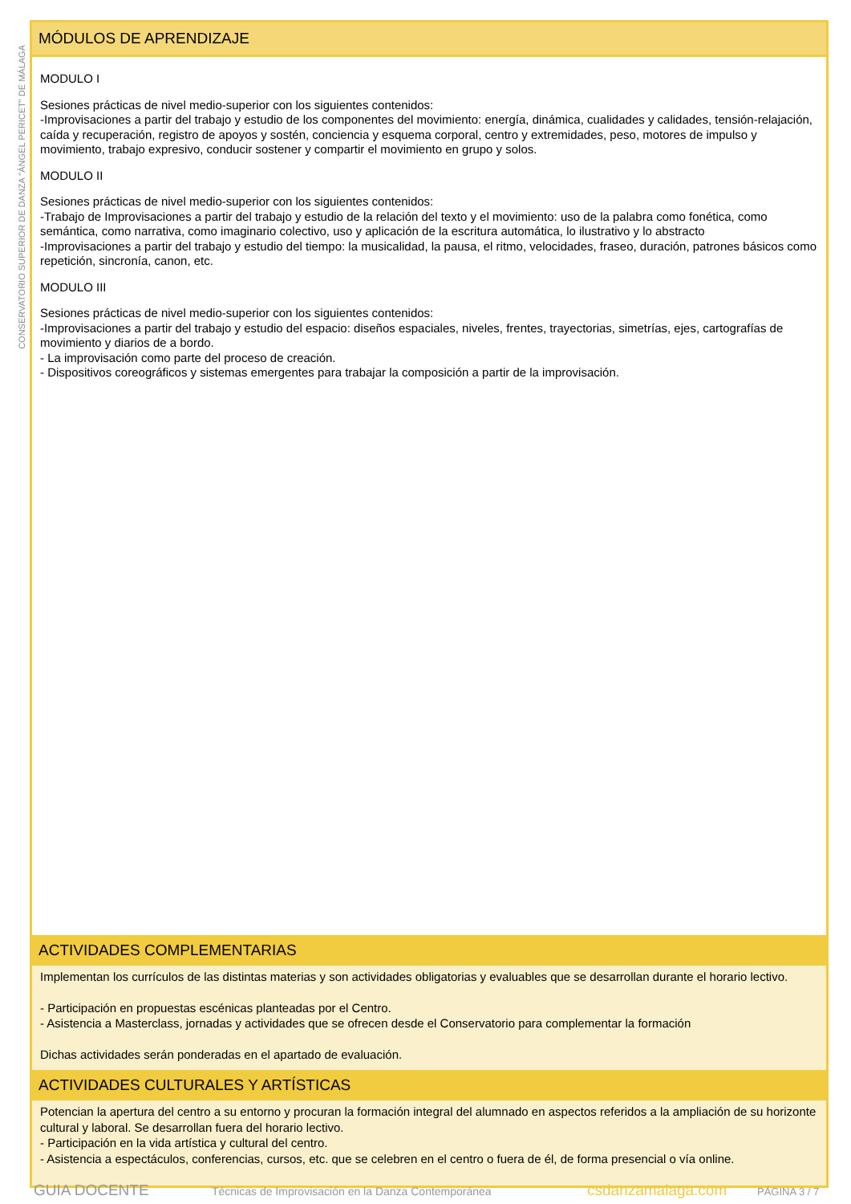CONSERVATORIO SUPERIOR DE DANZA "ÁNGEL PERICET" DE MÁLAGA
MÓDULOS DE APRENDIZAJE
MODULO I
Sesiones prácticas de nivel medio-superior con los siguientes contenidos:
-Improvisaciones a partir del trabajo y estudio de los componentes del movimiento: energía, dinámica, cualidades y calidades, tensión-relajación, caída y recuperación, registro de apoyos y sostén, conciencia y esquema corporal, centro y extremidades, peso, motores de impulso y movimiento, trabajo expresivo, conducir sostener y compartir el movimiento en grupo y solos.
MODULO II
Sesiones prácticas de nivel medio-superior con los siguientes contenidos:
-Trabajo de Improvisaciones a partir del trabajo y estudio de la relación del texto y el movimiento: uso de la palabra como fonética, como semántica, como narrativa, como imaginario colectivo, uso y aplicación de la escritura automática, lo ilustrativo y lo abstracto
-Improvisaciones a partir del trabajo y estudio del tiempo: la musicalidad, la pausa, el ritmo, velocidades, fraseo, duración, patrones básicos como repetición, sincronía, canon, etc.
MODULO III
Sesiones prácticas de nivel medio-superior con los siguientes contenidos:
-Improvisaciones a partir del trabajo y estudio del espacio: diseños espaciales, niveles, frentes, trayectorias, simetrías, ejes, cartografías de movimiento y diarios de a bordo.
- La improvisación como parte del proceso de creación.
- Dispositivos coreográficos y sistemas emergentes para trabajar la composición a partir de la improvisación.
ACTIVIDADES COMPLEMENTARIAS
Implementan los currículos de las distintas materias y son actividades obligatorias y evaluables que se desarrollan durante el horario lectivo.
- Participación en propuestas escénicas planteadas por el Centro.
- Asistencia a Masterclass, jornadas y actividades que se ofrecen desde el Conservatorio para complementar la formación
Dichas actividades serán ponderadas en el apartado de evaluación.
ACTIVIDADES CULTURALES Y ARTÍSTICAS
Potencian la apertura del centro a su entorno y procuran la formación integral del alumnado en aspectos referidos a la ampliación de su horizonte cultural y laboral. Se desarrollan fuera del horario lectivo.
- Participación en la vida artística y cultural del centro.
- Asistencia a espectáculos, conferencias, cursos, etc. que se celebren en el centro o fuera de él, de forma presencial o vía online.
GUIA DOCENTE Técnicas de Improvisación en la Danza Contemporánea csdanzamalaga.com PÁGINA 3 / 7